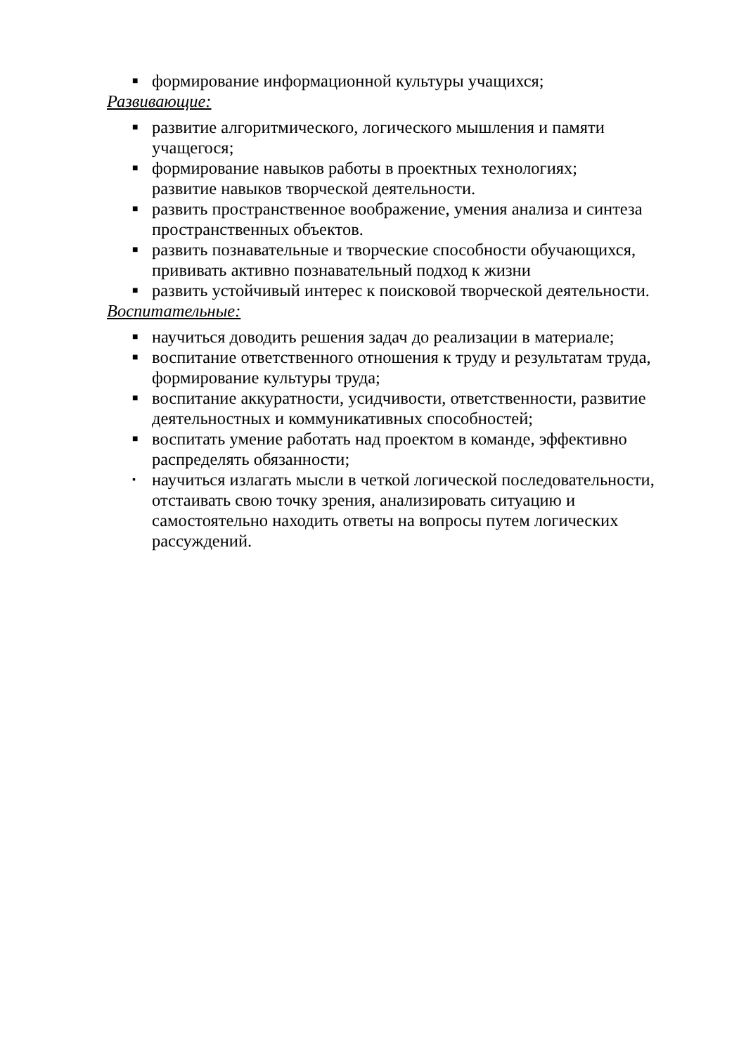■ формирование информационной культуры учащихся;
Развивающие:
■ развитие алгоритмического, логического мышления и памяти учащегося;
■ формирование навыков работы в проектных технологиях;
развитие навыков творческой деятельности.
■ развить пространственное воображение, умения анализа и синтеза пространственных объектов.
■ развить познавательные и творческие способности обучающихся, прививать активно познавательный подход к жизни
■ развить устойчивый интерес к поисковой творческой деятельности.
Воспитательные:
■ научиться доводить решения задач до реализации в материале;
■ воспитание ответственного отношения к труду и результатам труда, формирование культуры труда;
■ воспитание аккуратности, усидчивости, ответственности, развитие деятельностных и коммуникативных способностей;
■ воспитать умение работать над проектом в команде, эффективно распределять обязанности;
▪ научиться излагать мысли в четкой логической последовательности, отстаивать свою точку зрения, анализировать ситуацию и самостоятельно находить ответы на вопросы путем логических рассуждений.